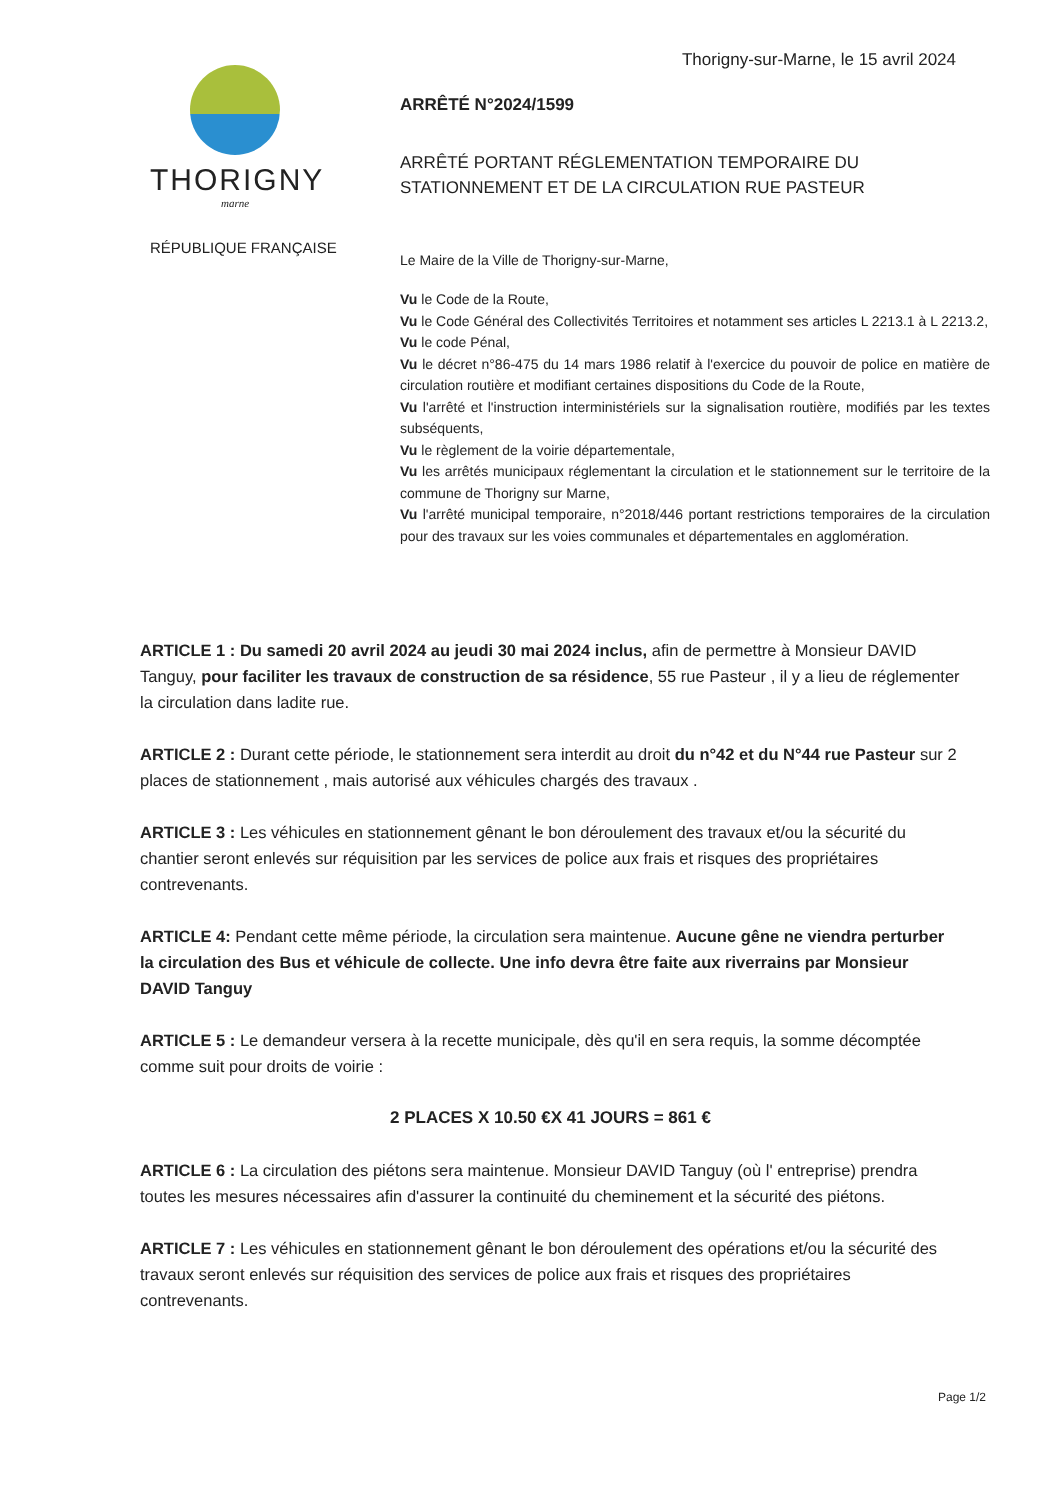Thorigny-sur-Marne, le 15 avril 2024
THORIGNY
marne
RÉPUBLIQUE FRANÇAISE
ARRÊTÉ N°2024/1599
ARRÊTÉ PORTANT RÉGLEMENTATION TEMPORAIRE DU STATIONNEMENT ET DE LA CIRCULATION RUE PASTEUR
Le Maire de la Ville de Thorigny-sur-Marne,
Vu le Code de la Route,
Vu le Code Général des Collectivités Territoires et notamment ses articles L 2213.1 à L 2213.2,
Vu le code Pénal,
Vu le décret n°86-475 du 14 mars 1986 relatif à l'exercice du pouvoir de police en matière de circulation routière et modifiant certaines dispositions du Code de la Route,
Vu l'arrêté et l'instruction interministériels sur la signalisation routière, modifiés par les textes subséquents,
Vu le règlement de la voirie départementale,
Vu les arrêtés municipaux réglementant la circulation et le stationnement sur le territoire de la commune de Thorigny sur Marne,
Vu l'arrêté municipal temporaire, n°2018/446 portant restrictions temporaires de la circulation pour des travaux sur les voies communales et départementales en agglomération.
ARTICLE 1 : Du samedi 20 avril 2024 au jeudi 30 mai 2024 inclus, afin de permettre à Monsieur DAVID Tanguy, pour faciliter les travaux de construction de sa résidence, 55 rue Pasteur , il y a lieu de réglementer la circulation dans ladite rue.
ARTICLE 2 : Durant cette période, le stationnement sera interdit au droit du n°42 et du N°44 rue Pasteur sur 2 places de stationnement , mais autorisé aux véhicules chargés des travaux .
ARTICLE 3 : Les véhicules en stationnement gênant le bon déroulement des travaux et/ou la sécurité du chantier seront enlevés sur réquisition par les services de police aux frais et risques des propriétaires contrevenants.
ARTICLE 4: Pendant cette même période, la circulation sera maintenue. Aucune gêne ne viendra perturber la circulation des Bus et véhicule de collecte. Une info devra être faite aux riverrains par Monsieur DAVID Tanguy
ARTICLE 5 : Le demandeur versera à la recette municipale, dès qu'il en sera requis, la somme décomptée comme suit pour droits de voirie :
2 PLACES X 10.50 €X 41 JOURS = 861 €
ARTICLE 6 : La circulation des piétons sera maintenue. Monsieur DAVID Tanguy (où l' entreprise) prendra toutes les mesures nécessaires afin d'assurer la continuité du cheminement et la sécurité des piétons.
ARTICLE 7 : Les véhicules en stationnement gênant le bon déroulement des opérations et/ou la sécurité des travaux seront enlevés sur réquisition des services de police aux frais et risques des propriétaires contrevenants.
Page 1/2